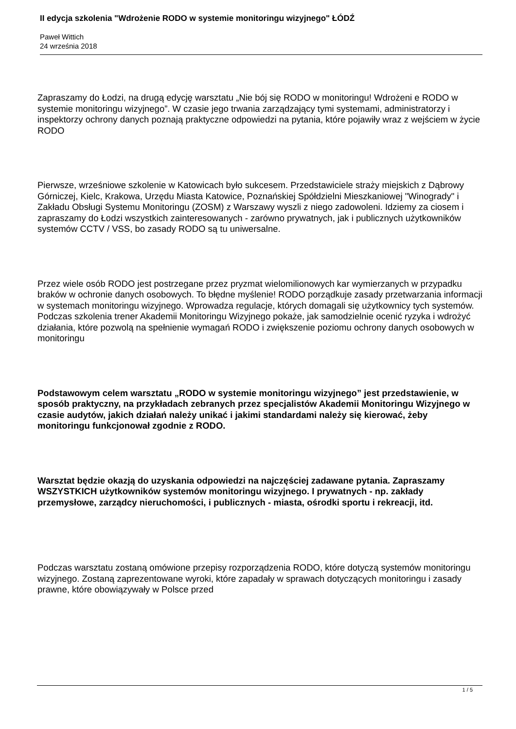II edycja szkolenia "Wdrożenie RODO w systemie monitoringu wizyjnego" ŁÓDŹ
Paweł Wittich
24 września 2018
Zapraszamy do Łodzi, na drugą edycję warsztatu „Nie bój się RODO w monitoringu! Wdrożeni e RODO w systemie monitoringu wizyjnego”. W czasie jego trwania zarządzający tymi systemami, administratorzy i inspektorzy ochrony danych poznają praktyczne odpowiedzi na pytania, które pojawiły wraz z wejściem w życie RODO
Pierwsze, wrześniowe szkolenie w Katowicach było sukcesem. Przedstawiciele straży miejskich z Dąbrowy Górniczej, Kielc, Krakowa, Urzędu Miasta Katowice, Poznańskiej Spółdzielni Mieszkaniowej "Winogrady" i Zakładu Obsługi Systemu Monitoringu (ZOSM) z Warszawy wyszli z niego zadowoleni. Idziemy za ciosem i zapraszamy do Łodzi wszystkich zainteresowanych - zarówno prywatnych, jak i publicznych użytkowników systemów CCTV / VSS, bo zasady RODO są tu uniwersalne.
Przez wiele osób RODO jest postrzegane przez pryzmat wielomilionowych kar wymierzanych w przypadku braków w ochronie danych osobowych. To błędne myślenie! RODO porządkuje zasady przetwarzania informacji w systemach monitoringu wizyjnego. Wprowadza regulacje, których domagali się użytkownicy tych systemów. Podczas szkolenia trener Akademii Monitoringu Wizyjnego pokaże, jak samodzielnie ocenić ryzyka i wdrożyć działania, które pozwolą na spełnienie wymagań RODO i zwiększenie poziomu ochrony danych osobowych w monitoringu
Podstawowym celem warsztatu „RODO w systemie monitoringu wizyjnego” jest przedstawienie, w sposób praktyczny, na przykładach zebranych przez specjalistów Akademii Monitoringu Wizyjnego w czasie audytów, jakich działań należy unikać i jakimi standardami należy się kierować, żeby monitoringu funkcjonował zgodnie z RODO.
Warsztat będzie okazją do uzyskania odpowiedzi na najczęściej zadawane pytania. Zapraszamy WSZYSTKICH użytkowników systemów monitoringu wizyjnego. I prywatnych - np. zakłady przemysłowe, zarządcy nieruchomości, i publicznych - miasta, ośrodki sportu i rekreacji, itd.
Podczas warsztatu zostaną omówione przepisy rozporządzenia RODO, które dotyczą systemów monitoringu wizyjnego. Zostaną zaprezentowane wyroki, które zapadały w sprawach dotyczących monitoringu i zasady prawne, które obowiązywały w Polsce przed
1 / 5